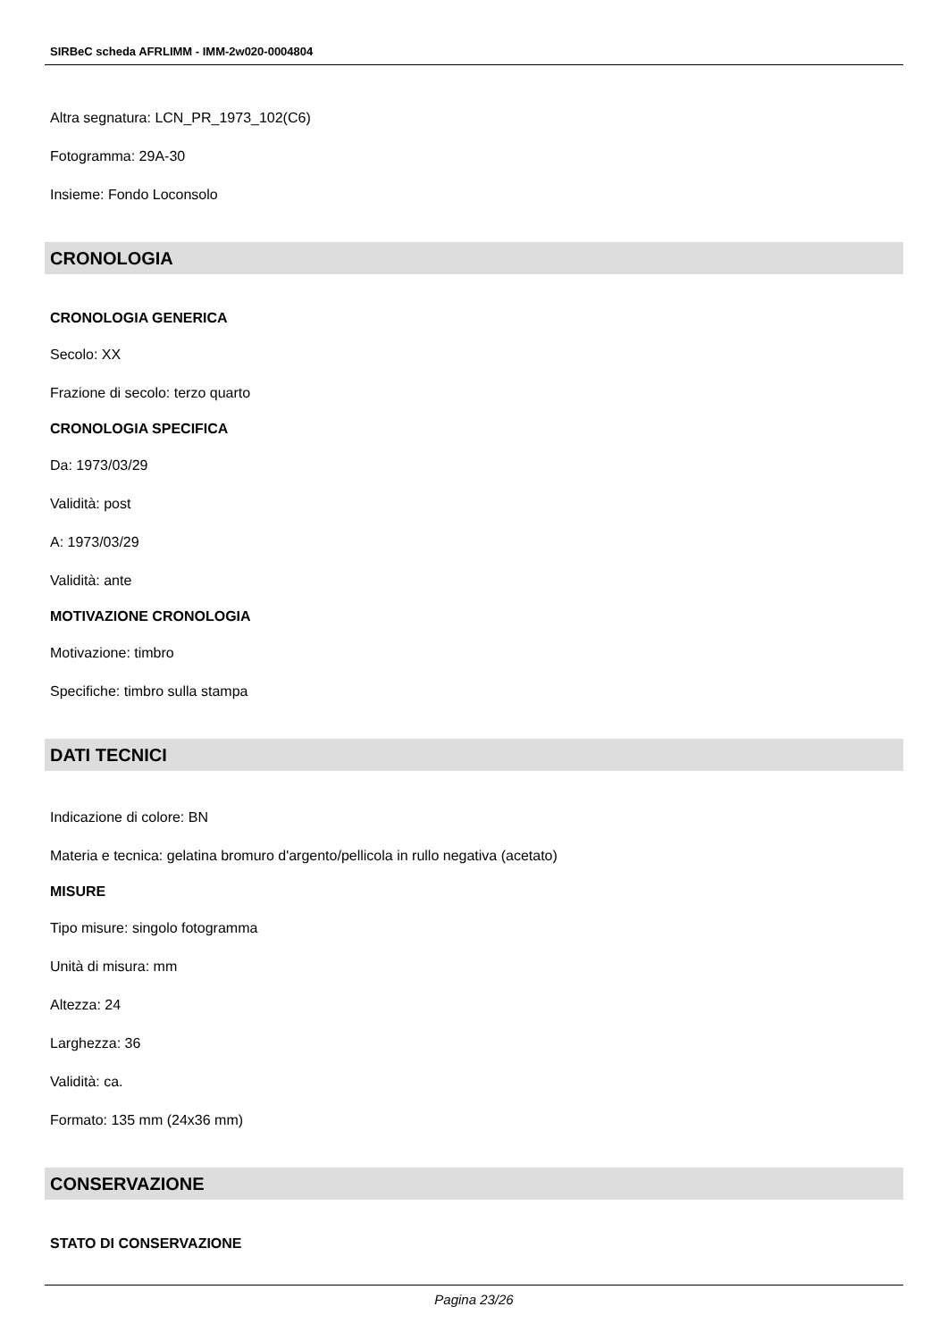SIRBeC scheda AFRLIMM - IMM-2w020-0004804
Altra segnatura: LCN_PR_1973_102(C6)
Fotogramma: 29A-30
Insieme: Fondo Loconsolo
CRONOLOGIA
CRONOLOGIA GENERICA
Secolo: XX
Frazione di secolo: terzo quarto
CRONOLOGIA SPECIFICA
Da: 1973/03/29
Validità: post
A: 1973/03/29
Validità: ante
MOTIVAZIONE CRONOLOGIA
Motivazione: timbro
Specifiche: timbro sulla stampa
DATI TECNICI
Indicazione di colore: BN
Materia e tecnica: gelatina bromuro d'argento/pellicola in rullo negativa (acetato)
MISURE
Tipo misure: singolo fotogramma
Unità di misura: mm
Altezza: 24
Larghezza: 36
Validità: ca.
Formato: 135 mm (24x36 mm)
CONSERVAZIONE
STATO DI CONSERVAZIONE
Pagina 23/26